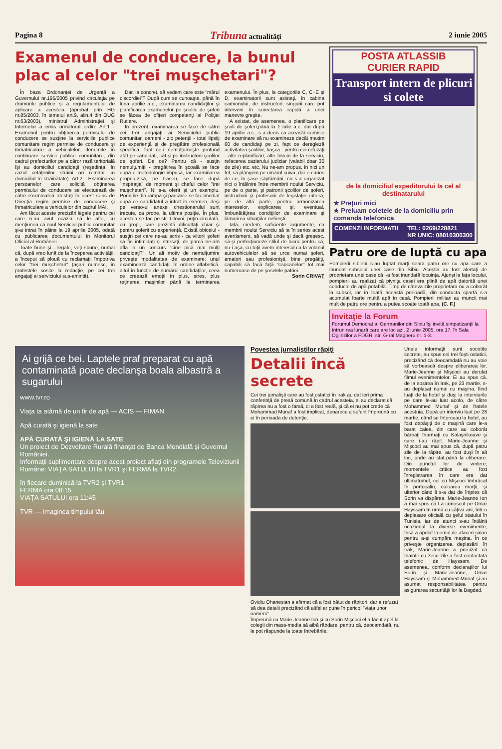Pagina 8 Tribuna actualităţi 2 iunie 2005
Examenul de conducere, la bunul plac al celor "trei muşchetari"?
În baza Ordonanţei de Urgenţă a Guvernului nr.195/2005 privind circulaţia pe drumurile publice şi a regulamentului de aplicare a acesteia (aprobat prin HG nr.85/2003, în temeiul art.9, alin.4 din OUG nr.63/2003), ministrul Administraţiei şi Internelor a emis următorul ordin: Art.1 - Examenul pentru obţinerea permisului de conducere se susţine la serviciile publice comunitare regim permise de conducere şi înmatriculare a vehiculelor, denumite în continuare servicii publice comunitare, din cadrul prefecturilor pe a căror rază teritorială îşi au domiciliul candidaţii (reşedinţa, în cazul cetăţenilor străini ori români cu domiciliul în străinătate). Art.2 - Examinarea persoanelor care solicită obţinerea permisului de conducere se efectuează de către examinatori atestaţi în acest sens de Direcţia regim permise de conducere şi înmatriculare a vehiculelor din cadrul MAI.
Am făcut aceste precizări legale pentru cei care n-au avut ocazia să le afle, cu menţiunea că noul Serviciul public comunitar şi-a intrat în pâine la 19 aprilie 2005, odată cu publicarea documentului în Monitorul Oficial al României.
Toate bune şi... legale, veţi spune, numai că, după vreo lună de la începerea activităţii, a început să plouă cu reclamaţii împotriva celor "trei muşchetari" (aşa-i numesc, în protestele sosite la redacţie, pe cei trei angajaţi ai serviciului sus-amintit).
Dar, la concret, să vedem care este "mărul discordiei"? După cum se cunoaşte, până în luna aprilie a.c., examinarea candidaţilor şi planificarea examenelor pe şcolile de şoferi se făcea de ofiţeri competenţi ai Poliţiei Rutiere.
În prezent, examinarea se face de către cei trei angajaţi ai Serviciului public comunitar, oameni - zic petenţii - total lipsiţi de experienţă şi de pregătire profesională specifică, fapt ce-i nemulţumeşte profund atât pe candidaţi, cât şi pe instructorii şcolilor de şoferi. De ce? Pentru că - susţin nemulţumiţii - pregătirea în şcoală se face după o metodologie impusă, iar examinarea propriu-zisă, pe traseu, se face după "inspiraţia" de moment şi cheful celor "trei muşchetari". Ni s-a oferit şi un exemplu. Pornirile din rampă şi parcările se fac imediat după ce candidatul a intrat în examen, deşi pe verso-ul anexei chestionarului sunt trecute, ca probe, la ultima poziţie. În plus, acestea se fac pe str. Litovoi, puţin circulată, cu gropi, care prezintă dificultăţi chiar şi pentru şoferii cu experienţă. Există obiceiul - susţin cei care ne-au scris - ca viitorii şoferi să fie intimidaţi şi stresaţi, de parcă ne-am afla la un concurs "cine pică mai mulţi candidaţi?". Un alt motiv de nemulţumire priveşte modalitatea de examinare: unul examinează candidaţii în ordine alfabetică, altul în funcţie de numărul candidaţilor, ceea ce creează emoţii în plus, stres, plus reţinerea maşinilor până la terminarea examenului. În plus, la categoriile C, C+E şi D, examinatorii sunt asistaţi, în cabina camionului, de instructori, singurii care pot interveni în corectarea rapidă a unei manevre greşite.
A existat, de asemenea, o planificare pe şcoli de şoferi,până la 1 iulie a.c. dar după 19 aprilie a.c., s-a decis ca această comisie de examinare să nu examineze decât maxim 60 de candidaţi pe zi, fapt ce deregleză activitatea şcolilor, başca - pentru cei refuzaţi - alte replanificări, alte învoiri de la serviciu, refacerea cazierului judiciar (valabil doar 30 de zile) etc. etc. Nu ne-am propus, în nici un fel, să plângem pe umărul cuiva, dar e curios de ce, în şase săptămâni, nu s-a organizat nici o întâlnire între membrii noului Serviciu, pe de o parte, şi patronii şcolilor de şoferi, instructorii şi profesorii de legislaţie rutieră, pe de altă parte, pentru armonizarea intereselor, explicarea şi, eventual, îmbunătăţirea condiţiilor de examinare şi lămurirea situaţiilor nefireşti.
Iată, credem, suficiente argumente, ca membrii noului Serviciu să ia în serios acest avertisment, să vadă unde şi dacă greşesc, să-şi perfecţioneze stilul de lucru pentru că, nu-i aşa, cu toţii avem interesul ca la volanul autovehiculelor să se urce numai şoferi, amatori sau profesionişti, bine pregătiţi, capabili să facă faţă "capcanelor" tot mai numeroase de pe şoselele patriei.
Sorin CRIVAŢ
POSTA ATLASSIB
CURIER RAPID
Transport intern de plicuri si colete
de la domiciliul expeditorului la cel al destinatarului
★ Preţuri mici
★ Preluam coletele de la domiciliu prin comanda telefonica
COMENZI INFORMATII TEL: 0269/228821
NR UNIC: 08010300300
Patru ore de luptă cu apa
Pompierii sibieni s-au luptat marţi seara patru ore cu apa care a inundat subsolul unei case din Sibiu. Aceştia au fost alertaţi de proprietara unei case că i-a fost inundată locuinţa. Ajunşi la faţa locului, pompierii au realizat că pivniţa casei era plină de apă datorită unei conducte de apă potabilă. Timp de câteva zile proprietara nu a coborât la subsol, iar în toată această perioadă, din conducta spartă s-a acumulat foarte multă apă în casă. Pompierii militari au muncit mai mult de patru ore pentru a putea scoate toată apa. (C. F.)
Invitaţie la Forum
Forumul Democrat al Germanilor din Sibiu îşi invită simpatizanţii la întrunirea lunară care are loc azi, 2 iunie 2005, ora 17, în Sala Oglinzilor a FDGR, str. G-ral Magheru nr. 1-3.
Ai grijă ce bei. Laptele praf preparat cu apă contaminată poate declanşa boala albastră a sugarului
www.tvr.ro
Viaţa ta atârnă de un fir de apă — ACIS — FIMAN
Apă curată şi igienă la sate
APĂ CURATĂ ŞI IGIENĂ LA SATE
Un proiect de Dezvoltare Rurală finanţat de Banca Mondială şi Guvernul României.
Informaţii suplimentare despre acest proiect aflaţi din programele Televiziunii Române: VIAŢA SATULUI la TVR1 şi FERMA la TVR2.
în fiecare duminică la TVR2 şi TVR1
FERMA ora 08:15
VIAŢA SATULUI ora 11:45
TVR — imaginea timpului tău
Povestea jurnaliştilor răpiţi
Detalii încă secrete
Cei trei jurnalişti care au fost ostatici în Irak au dat ieri prima conferinţă de presă comună.În cadrul acesteia, ei au declarat că răpirea nu a fost o farsă, ci a fost reală, şi că ei nu pot crede că Mohammad Munaf a fost implicat, deoarece a suferit împreună cu ei în perioada de detenţie.
Ovidiu Ohanesian a afirmat că a fost bătut de răpitori, dar a refuzat să dea detalii precizând că altfel ar pune în pericol "viaţa unor oameni".
Împreună cu Marie Jeanne Ion şi cu Sorin Mişcoci el a făcut apel la colegii din mass-media să aibă răbdare, pentru că, deocamdată, nu le pot răspunde la toate întrebările.
Unele informaţii sunt socotite secrete, au spus cei trei foşti ostatici, precizând că deocamdată nu au voie să vorbească despre eliberarea lor. Marie-Jeanne şi Mişcoci au derulat filmul evenimentelor. Ei au spus că, de la sosirea în Irak, pe 23 martie, s-au deplasat numai cu maşina, fiind luaţi de la hotel şi duşi la interviurile pe care le-au luat acolo, de către Mohammed Munaf şi de fratele acestuia. După un interviu luat pe 28 martie, când se întorceau la hotel, au fost depăşiţi de o maşină care le-a barat calea, din care au coborât bărbaţi înarmaţi cu Kalaşnikoave şi care i-au răpit. Marie-Jeanne şi Mişcoci au mai spus că, după patru zile de la răpire, au fost duşi în alt loc, unde au stat-până la eliberare. Din punctul lor de vedere, momentele critice au fost înregistrarea în care era dat ultimatumul, cel cu Mişcoci îmbrăcat în portocaliu, culoarea morţii, şi ulterior când li s-a dat de înţeles că Sorin va dispărea. Marie-Jeanne Ion a mai spus că l-a cunoscut pe Omar Hayssam în urmă cu câţiva ani, într-o deplasare oficială cu şeful statului în Tunisia, iar de atunci s-au întâlnit ocazional la diverse evenimente, însă a apelat la omul de afaceri sirian pentru a-şi cumpăra maşina. În ce priveşte organizarea deplasării în Irak, Marie-Jeanne a precizat că înainte cu zece zile a fost contactată telefonic de Hayssam. De asemenea, conform declaraţiilor lui Sorin şi Marie-Jeanne, Omar Hayssam şi Mohammed Munaf şi-au asumat responsabilitatea pentru asigurarea securităţii lor la Bagdad.